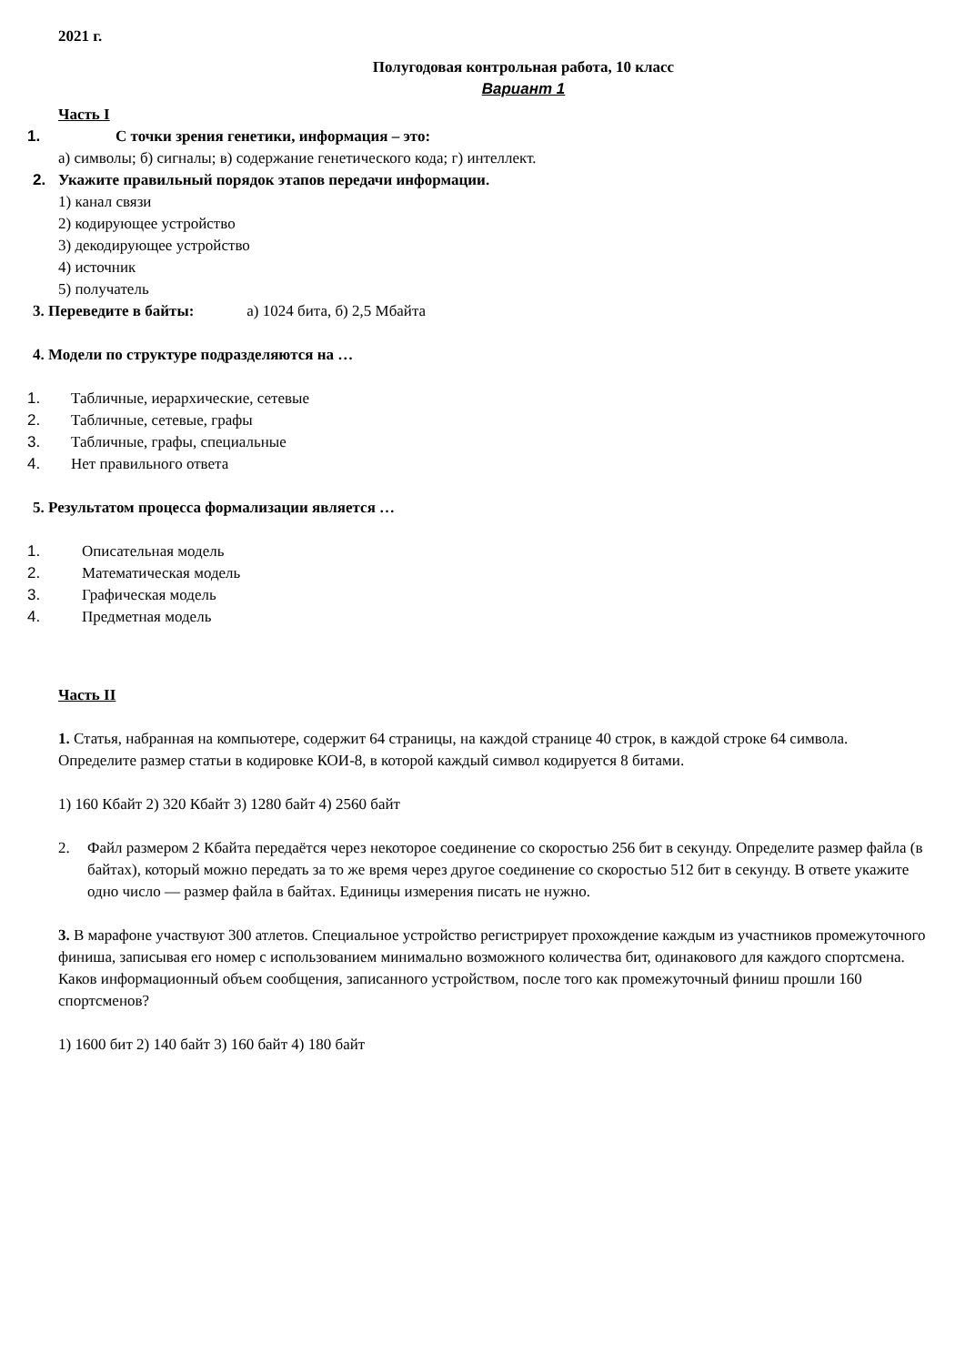2021 г.
Полугодовая контрольная работа, 10 класс
Вариант 1
Часть I
1. С точки зрения генетики, информация – это:
а) символы; б) сигналы; в) содержание генетического кода; г) интеллект.
2. Укажите правильный порядок этапов передачи информации.
1) канал связи
2) кодирующее устройство
3) декодирующее устройство
4) источник
5) получатель
3. Переведите в байты: а) 1024 бита, б) 2,5 Мбайта
4. Модели по структуре подразделяются на …
1. Табличные, иерархические, сетевые
2. Табличные, сетевые, графы
3. Табличные, графы, специальные
4. Нет правильного ответа
5. Результатом процесса формализации является …
1. Описательная модель
2. Математическая модель
3. Графическая модель
4. Предметная модель
Часть II
1. Статья, набранная на компьютере, содержит 64 страницы, на каждой странице 40 строк, в каждой строке 64 символа. Определите размер статьи в кодировке КОИ-8, в которой каждый символ кодируется 8 битами.
1) 160 Кбайт 2) 320 Кбайт 3) 1280 байт 4) 2560 байт
2. Файл размером 2 Кбайта передаётся через некоторое соединение со скоростью 256 бит в секунду. Определите размер файла (в байтах), который можно передать за то же время через другое соединение со скоростью 512 бит в секунду. В ответе укажите одно число — размер файла в байтах. Единицы измерения писать не нужно.
3. В марафоне участвуют 300 атлетов. Специальное устройство регистрирует прохождение каждым из участников промежуточного финиша, записывая его номер с использованием минимально возможного количества бит, одинакового для каждого спортсмена. Каков информационный объем сообщения, записанного устройством, после того как промежуточный финиш прошли 160 спортсменов?
1) 1600 бит 2) 140 байт 3) 160 байт 4) 180 байт